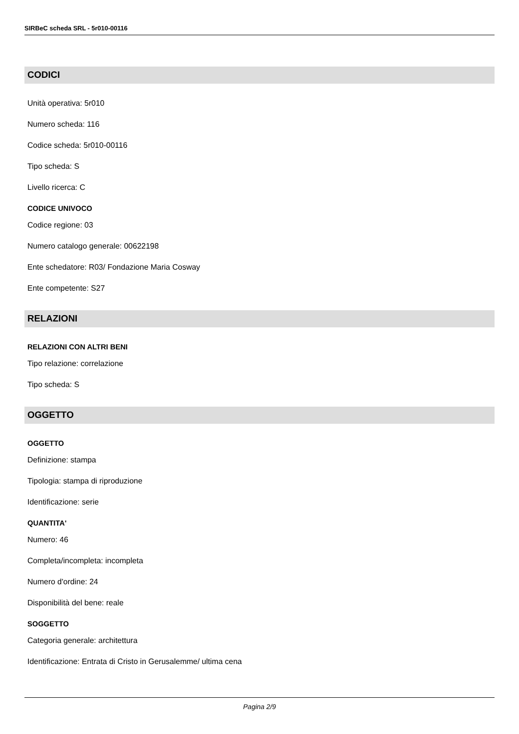SIRBeC scheda SRL - 5r010-00116
CODICI
Unità operativa: 5r010
Numero scheda: 116
Codice scheda: 5r010-00116
Tipo scheda: S
Livello ricerca: C
CODICE UNIVOCO
Codice regione: 03
Numero catalogo generale: 00622198
Ente schedatore: R03/ Fondazione Maria Cosway
Ente competente: S27
RELAZIONI
RELAZIONI CON ALTRI BENI
Tipo relazione: correlazione
Tipo scheda: S
OGGETTO
OGGETTO
Definizione: stampa
Tipologia: stampa di riproduzione
Identificazione: serie
QUANTITA'
Numero: 46
Completa/incompleta: incompleta
Numero d'ordine: 24
Disponibilità del bene: reale
SOGGETTO
Categoria generale: architettura
Identificazione: Entrata di Cristo in Gerusalemme/ ultima cena
Pagina 2/9